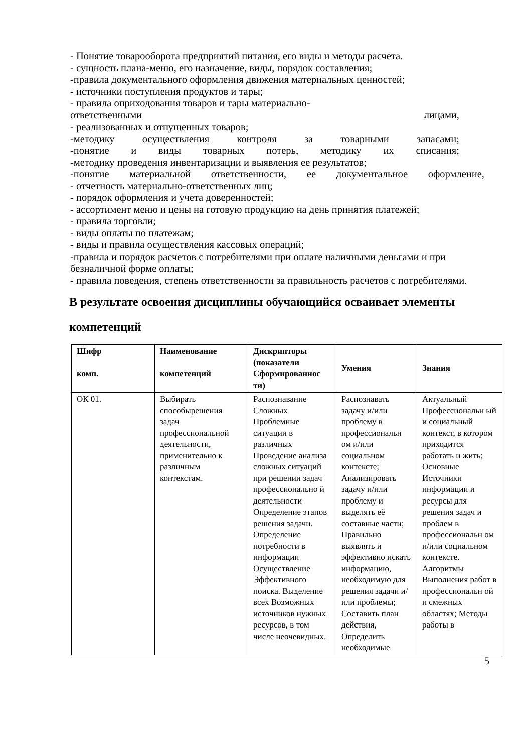- Понятие товарооборота предприятий питания, его виды и методы расчета.
- сущность плана-меню, его назначение, виды, порядок составления;
-правила документального оформления движения материальных ценностей;
- источники поступления продуктов и тары;
- правила оприходования товаров и тары материально-
ответственными лицами,
- реализованных и отпущенных товаров;
-методику осуществления контроля за товарными запасами;
-понятие и виды товарных потерь, методику их списания;
-методику проведения инвентаризации и выявления ее результатов;
-понятие материальной ответственности, ее документальное оформление,
- отчетность материально-ответственных лиц;
- порядок оформления и учета доверенностей;
- ассортимент меню и цены на готовую продукцию на день принятия платежей;
- правила торговли;
- виды оплаты по платежам;
- виды и правила осуществления кассовых операций;
-правила и порядок расчетов с потребителями при оплате наличными деньгами и при безналичной форме оплаты;
- правила поведения, степень ответственности за правильность расчетов с потребителями.
В результате освоения дисциплины обучающийся осваивает элементы компетенций
| Шифр комп. | Наименование компетенций | Дискрипторы (показатели Сформированнос ти) | Умения | Знания |
| --- | --- | --- | --- | --- |
| ОК 01. | Выбирать способырешения задач профессиональной деятельности, применительно к различным контекстам. | Распознавание Сложных Проблемные ситуации в различных Проведение анализа сложных ситуаций при решении задач профессионально й деятельности Определение этапов решения задачи. Определение потребности в информации Осуществление Эффективного поиска. Выделение всех Возможных источников нужных ресурсов, в том числе неочевидных. | Распознавать задачу и/или проблему в профессиональн ом и/или социальном контексте; Анализировать задачу и/или проблему и выделять её составные части; Правильно выявлять и эффективно искать информацию, необходимую для решения задачи и/или проблемы; Составить план действия, Определить необходимые | Актуальный Профессиональн ый и социальный контекст, в котором приходится работать и жить; Основные Источники информации и ресурсы для решения задач и проблем в профессиональн ом и/или социальном контексте. Алгоритмы Выполнения работ в профессиональн ой и смежных областях; Методы работы в |
5